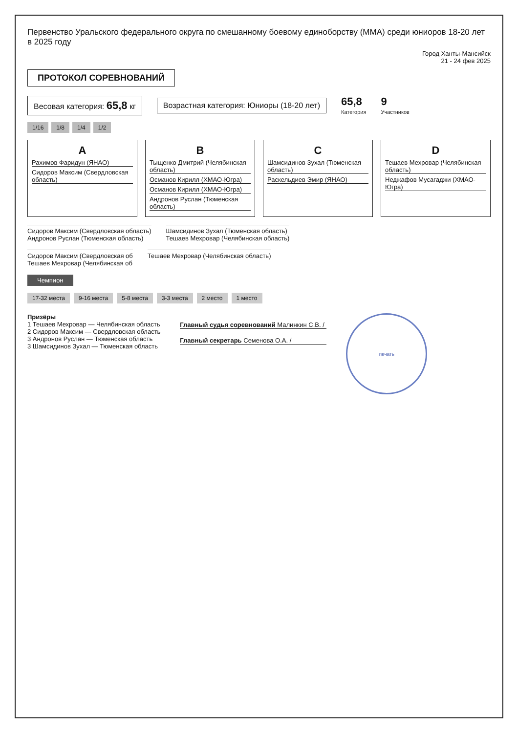Первенство Уральского федерального округа по смешанному боевому единоборству (ММА) среди юниоров 18-20 лет в 2025 году
Город Ханты-Мансийск
21 - 24 фев 2025
ПРОТОКОЛ СОРЕВНОВАНИЙ
Весовая категория: 65,8 кг
Возрастная категория: Юниоры (18-20 лет)
65,8
Категория
9
Участников
1/16 1/8 1/4 1/2
A
Рахимов Фаридун (ЯНАО)
Сидоров Максим (Свердловская область)
B
Тыщенко Дмитрий (Челябинская область)
Османов Кирилл (ХМАО-Югра)
Османов Кирилл (ХМАО-Югра)
Андронов Руслан (Тюменская область)
C
Шамсидинов Зухал (Тюменская область)
Раскельдиев Эмир (ЯНАО)
D
Тешаев Мехровар (Челябинская область)
Неджафов Мусагаджи (ХМАО-Югра)
Сидоров Максим (Свердловская область)
Андронов Руслан (Тюменская область)
Шамсидинов Зухал (Тюменская область)
Тешаев Мехровар (Челябинская область)
Сидоров Максим (Свердловская об
Тешаев Мехровар (Челябинская об
Тешаев Мехровар (Челябинская область)
Чемпион
17-32 места 9-16 места 5-8 места 3-3 места 2 место 1 место
Призёры
1 Тешаев Мехровар — Челябинская область
2 Сидоров Максим — Свердловская область
3 Андронов Руслан — Тюменская область
3 Шамсидинов Зухал — Тюменская область
Главный судья соревнований Малинкин С.В. /
Главный секретарь Семенова О.А. /
печать